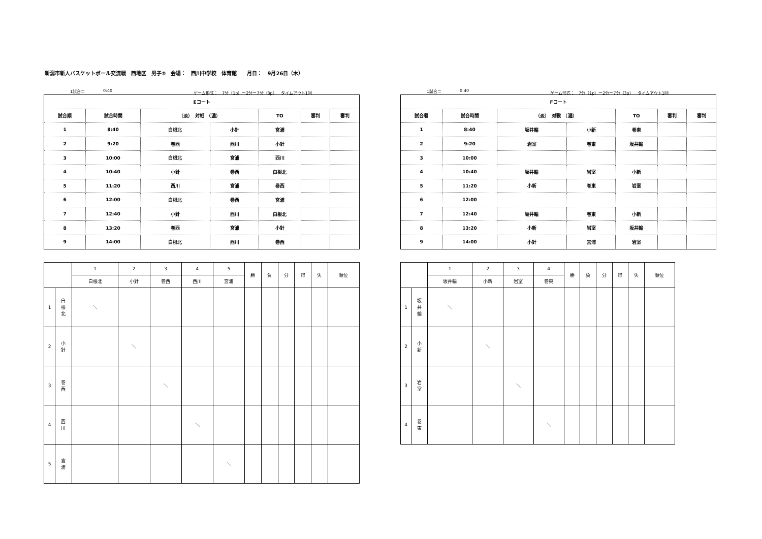新潟市新人バスケットボール交流戦　西地区　男子②　会場：　西川中学校　体育館　　月日：　9月26日（木）
1試合＝ 0:40 ゲーム形式：　7分（1p）ー2分ー7分（3p）　タイムアウト1回
| Eコート | | | | | | |
| --- | --- | --- | --- | --- | --- | --- |
| 試合順 | 試合時間 | （淡） 対戦 （濃） | | TO | 審判 | 審判 |
| 1 | 8:40 | 白根北 | 小針 | 宮浦 | | |
| 2 | 9:20 | 巻西 | 西川 | 小針 | | |
| 3 | 10:00 | 白根北 | 宮浦 | 西川 | | |
| 4 | 10:40 | 小針 | 巻西 | 白根北 | | |
| 5 | 11:20 | 西川 | 宮浦 | 巻西 | | |
| 6 | 12:00 | 白根北 | 巻西 | 宮浦 | | |
| 7 | 12:40 | 小針 | 西川 | 白根北 | | |
| 8 | 13:20 | 巻西 | 宮浦 | 小針 | | |
| 9 | 14:00 | 白根北 | 西川 | 巻西 | | |
| | | 1 | 2 | 3 | 4 | 5 | 勝 | 負 | 分 | 得 | 失 | 順位 |
| | | 白根北 | 小針 | 巻西 | 西川 | 宮浦 | | | | | | |
| 1 | 白 根 北 | ＼ | | | | | | | | | | |
| 2 | 小 針 | | ＼ | | | | | | | | | |
| 3 | 巻 西 | | | ＼ | | | | | | | | |
| 4 | 西 川 | | | | ＼ | | | | | | | |
| 5 | 宮 浦 | | | | | ＼ | | | | | | |
1試合＝ 0:40 ゲーム形式：　7分（1p）ー2分ー7分（3p）　タイムアウト1回
| Fコート | | | | | | |
| --- | --- | --- | --- | --- | --- | --- |
| 試合順 | 試合時間 | （淡） 対戦 （濃） | | TO | 審判 | 審判 |
| 1 | 8:40 | 坂井輪 | 小新 | 巻東 | | |
| 2 | 9:20 | 岩室 | 巻東 | 坂井輪 | | |
| 3 | 10:00 | | | | | |
| 4 | 10:40 | 坂井輪 | 岩室 | 小新 | | |
| 5 | 11:20 | 小新 | 巻東 | 岩室 | | |
| 6 | 12:00 | | | | | |
| 7 | 12:40 | 坂井輪 | 巻東 | 小新 | | |
| 8 | 13:20 | 小新 | 岩室 | 坂井輪 | | |
| 9 | 14:00 | 小針 | 宮浦 | 岩室 | | |
| | | 1 | 2 | 3 | 4 | 勝 | 負 | 分 | 得 | 失 | 順位 |
| | | 坂井輪 | 小新 | 岩室 | 巻東 | | | | | | |
| 1 | 坂 井 輪 | ＼ | | | | | | | | | |
| 2 | 小 新 | | ＼ | | | | | | | | |
| 3 | 岩 室 | | | ＼ | | | | | | | |
| 4 | 巻 東 | | | | ＼ | | | | | | |